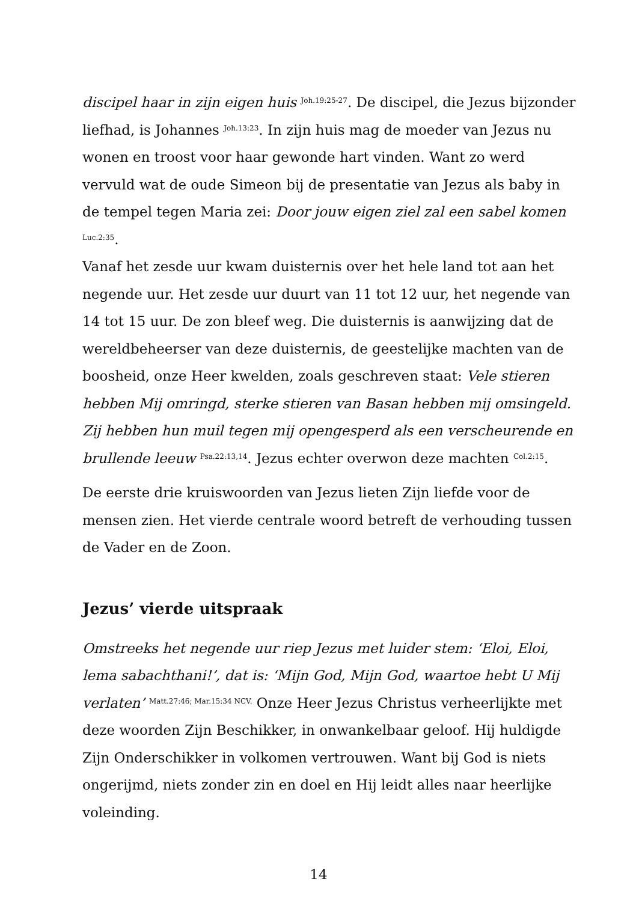discipel haar in zijn eigen huis <sup>Joh.19:25-27</sup>. De discipel, die Jezus bijzonder liefhad, is Johannes <sup>Joh.13:23</sup>. In zijn huis mag de moeder van Jezus nu wonen en troost voor haar gewonde hart vinden. Want zo werd vervuld wat de oude Simeon bij de presentatie van Jezus als baby in de tempel tegen Maria zei: Door jouw eigen ziel zal een sabel komen <sup>Luc.2:35</sup>.
Vanaf het zesde uur kwam duisternis over het hele land tot aan het negende uur. Het zesde uur duurt van 11 tot 12 uur, het negende van 14 tot 15 uur. De zon bleef weg. Die duisternis is aanwijzing dat de wereldbeheerser van deze duisternis, de geestelijke machten van de boosheid, onze Heer kwelden, zoals geschreven staat: Vele stieren hebben Mij omringd, sterke stieren van Basan hebben mij omsingeld. Zij hebben hun muil tegen mij opengesperd als een verscheurende en brullende leeuw <sup>Psa.22:13,14</sup>. Jezus echter overwon deze machten <sup>Col.2:15</sup>.
De eerste drie kruiswoorden van Jezus lieten Zijn liefde voor de mensen zien. Het vierde centrale woord betreft de verhouding tussen de Vader en de Zoon.
Jezus’ vierde uitspraak
Omstreeks het negende uur riep Jezus met luider stem: ‘Eloi, Eloi, lema sabachthani!’, dat is: ‘Mijn God, Mijn God, waartoe hebt U Mij verlaten’ <sup>Matt.27:46; Mar.15:34 NCV.</sup> Onze Heer Jezus Christus verheerlijkte met deze woorden Zijn Beschikker, in onwankelbaar geloof. Hij huldigde Zijn Onderschikker in volkomen vertrouwen. Want bij God is niets ongerijmd, niets zonder zin en doel en Hij leidt alles naar heerlijke voleinding.
14